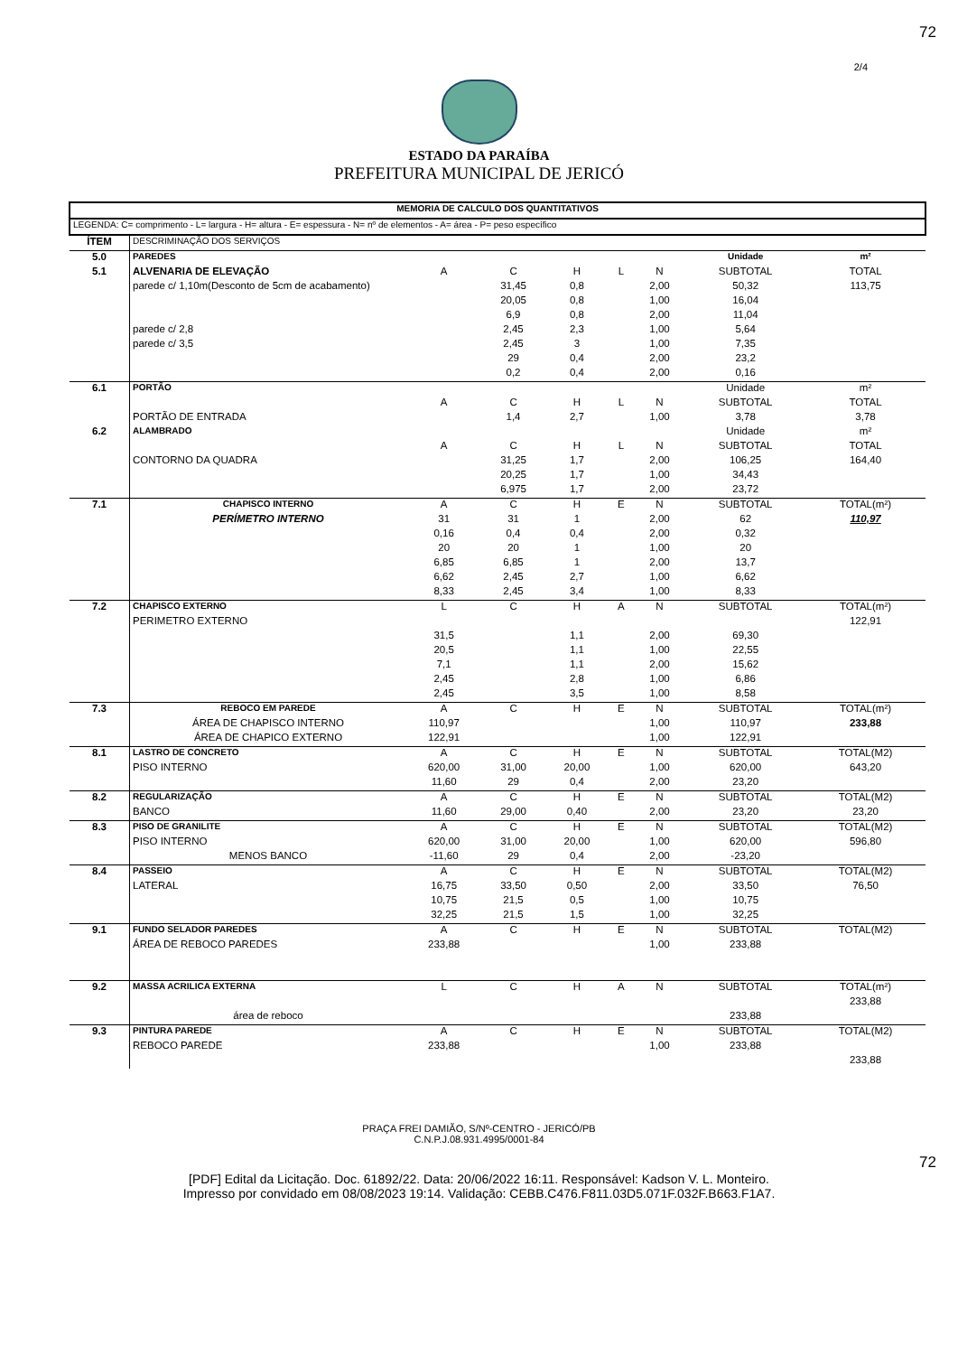72
2/4
ESTADO DA PARAÍBA
PREFEITURA MUNICIPAL DE JERICÓ
| MEMORIA DE CALCULO DOS QUANTITATIVOS | | | | | | | | |
| LEGENDA: C= comprimento - L= largura - H= altura - E= espessura - N= nº de elementos - A= área - P= peso específico | | | | | | | | |
| ÍTEM | DESCRIMINAÇÃO DOS SERVIÇOS | | | | | | | |
| 5.0 | PAREDES | | | | | | Unidade | m² |
| 5.1 | ALVENARIA DE ELEVAÇÃO | A | C | H | L | N | SUBTOTAL | TOTAL |
| | parede c/ 1,10m(Desconto de 5cm de acabamento) | | 31,45 | 0,8 | | 2,00 | 50,32 | 113,75 |
| | | | 20,05 | 0,8 | | 1,00 | 16,04 | |
| | | | 6,9 | 0,8 | | 2,00 | 11,04 | |
| | parede c/ 2,8 | | 2,45 | 2,3 | | 1,00 | 5,64 | |
| | parede c/ 3,5 | | 2,45 | 3 | | 1,00 | 7,35 | |
| | | | 29 | 0,4 | | 2,00 | 23,2 | |
| | | | 0,2 | 0,4 | | 2,00 | 0,16 | |
| 6.1 | PORTÃO | | | | | | Unidade | m² |
| | | A | C | H | L | N | SUBTOTAL | TOTAL |
| | PORTÃO DE ENTRADA | | 1,4 | 2,7 | | 1,00 | 3,78 | 3,78 |
| 6.2 | ALAMBRADO | | | | | | Unidade | m² |
| | | A | C | H | L | N | SUBTOTAL | TOTAL |
| | CONTORNO DA QUADRA | | 31,25 | 1,7 | | 2,00 | 106,25 | 164,40 |
| | | | 20,25 | 1,7 | | 1,00 | 34,43 | |
| | | | 6,975 | 1,7 | | 2,00 | 23,72 | |
| 7.1 | CHAPISCO INTERNO | A | C | H | E | N | SUBTOTAL | TOTAL(m²) |
| | PERÍMETRO INTERNO | 31 | 31 | 1 | | 2,00 | 62 | 110,97 |
| | | 0,16 | 0,4 | 0,4 | | 2,00 | 0,32 | |
| | | 20 | 20 | 1 | | 1,00 | 20 | |
| | | 6,85 | 6,85 | 1 | | 2,00 | 13,7 | |
| | | 6,62 | 2,45 | 2,7 | | 1,00 | 6,62 | |
| | | 8,33 | 2,45 | 3,4 | | 1,00 | 8,33 | |
| 7.2 | CHAPISCO EXTERNO | L | C | H | A | N | SUBTOTAL | TOTAL(m²) |
| | PERIMETRO EXTERNO | | | | | | | 122,91 |
| | | 31,5 | | 1,1 | | 2,00 | 69,30 | |
| | | 20,5 | | 1,1 | | 1,00 | 22,55 | |
| | | 7,1 | | 1,1 | | 2,00 | 15,62 | |
| | | 2,45 | | 2,8 | | 1,00 | 6,86 | |
| | | 2,45 | | 3,5 | | 1,00 | 8,58 | |
| 7.3 | REBOCO EM PAREDE | A | C | H | E | N | SUBTOTAL | TOTAL(m²) |
| | ÁREA DE CHAPISCO INTERNO | 110,97 | | | | 1,00 | 110,97 | 233,88 |
| | ÁREA DE CHAPICO EXTERNO | 122,91 | | | | 1,00 | 122,91 | |
| 8.1 | LASTRO DE CONCRETO | A | C | H | E | N | SUBTOTAL | TOTAL(M2) |
| | PISO INTERNO | 620,00 | 31,00 | 20,00 | | 1,00 | 620,00 | 643,20 |
| | | 11,60 | 29 | 0,4 | | 2,00 | 23,20 | |
| 8.2 | REGULARIZAÇÃO | A | C | H | E | N | SUBTOTAL | TOTAL(M2) |
| | BANCO | 11,60 | 29,00 | 0,40 | | 2,00 | 23,20 | 23,20 |
| 8.3 | PISO DE GRANILITE | A | C | H | E | N | SUBTOTAL | TOTAL(M2) |
| | PISO INTERNO | 620,00 | 31,00 | 20,00 | | 1,00 | 620,00 | 596,80 |
| | MENOS BANCO | -11,60 | 29 | 0,4 | | 2,00 | -23,20 | |
| 8.4 | PASSEIO | A | C | H | E | N | SUBTOTAL | TOTAL(M2) |
| | LATERAL | 16,75 | 33,50 | 0,50 | | 2,00 | 33,50 | 76,50 |
| | | 10,75 | 21,5 | 0,5 | | 1,00 | 10,75 | |
| | | 32,25 | 21,5 | 1,5 | | 1,00 | 32,25 | |
| 9.1 | FUNDO SELADOR PAREDES | A | C | H | E | N | SUBTOTAL | TOTAL(M2) |
| | ÁREA DE REBOCO PAREDES | 233,88 | | | | 1,00 | 233,88 | |
| 9.2 | MASSA ACRILICA EXTERNA | L | C | H | A | N | SUBTOTAL | TOTAL(m²) |
| | | | | | | | | 233,88 |
| | área de reboco | | | | | | 233,88 | |
| 9.3 | PINTURA PAREDE | A | C | H | E | N | SUBTOTAL | TOTAL(M2) |
| | REBOCO PAREDE | 233,88 | | | | 1,00 | 233,88 | |
| | | | | | | | | 233,88 |
PRAÇA FREI DAMIÃO, S/Nº-CENTRO - JERICÓ/PB
C.N.P.J.08.931.4995/0001-84
72
[PDF] Edital da Licitação. Doc. 61892/22. Data: 20/06/2022 16:11. Responsável: Kadson V. L. Monteiro.
Impresso por convidado em 08/08/2023 19:14. Validação: CEBB.C476.F811.03D5.071F.032F.B663.F1A7.